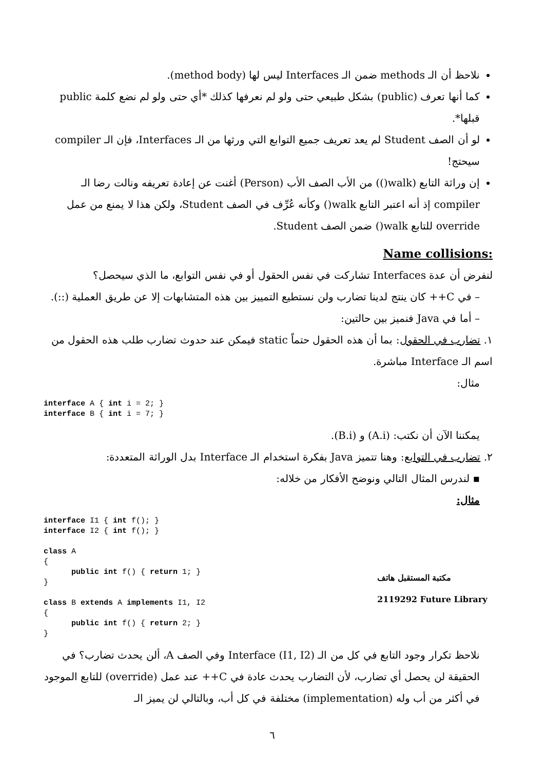نلاحظ أن الـ methods ضمن الـ Interfaces ليس لها (method body).
كما أنها تعرف (public) بشكل طبيعي حتى ولو لم نعرفها كذلك *أي حتى ولو لم نضع كلمة public قبلها*.
لو أن الصف Student لم يعد تعريف جميع التوابع التي ورثها من الـ Interfaces، فإن الـ compiler سيحتج!
إن وراثة التابع (walk()) من الأب الصف الأب (Person) أغنت عن إعادة تعريفه ونالت رضا الـ compiler إذ أنه اعتبر التابع walk() وكأنه عُرِّف في الصف Student، ولكن هذا لا يمنع من عمل override للتابع walk() ضمن الصف Student.
:Name collisions
لنفرض أن عدة Interfaces تشاركت في نفس الحقول أو في نفس التوابع، ما الذي سيحصل؟
– في C++ كان ينتج لدينا تضارب ولن نستطيع التمييز بين هذه المتشابهات إلا عن طريق العملية (::).
– أما في Java فنميز بين حالتين:
١. تضارب في الحقول: بما أن هذه الحقول حتماً static فيمكن عند حدوث تضارب طلب هذه الحقول من اسم الـ Interface مباشرة.
مثال:
interface A { int i = 2; }
interface B { int i = 7; }
يمكننا الآن أن نكتب: (A.i) و (B.i).
٢. تضارب في التوابع: وهنا تتميز Java بفكرة استخدام الـ Interface بدل الوراثة المتعددة:
▪ لندرس المثال التالي ونوضح الأفكار من خلاله:
مثال:
interface I1 { int f(); }
interface I2 { int f(); }

class A
{
      public int f() { return 1; }
}

class B extends A implements I1, I2
{
      public int f() { return 2; }
}
مكتبة المستقبل هاتف 2119292 Future Library
نلاحظ تكرار وجود التابع في كل من الـ Interface (I1, I2) وفي الصف A، ألن يحدث تضارب؟ في الحقيقة لن يحصل أي تضارب، لأن التضارب يحدث عادة في C++ عند عمل (override) للتابع الموجود في أكثر من أب وله (implementation) مختلفة في كل أب، وبالتالي لن يميز الـ
٦